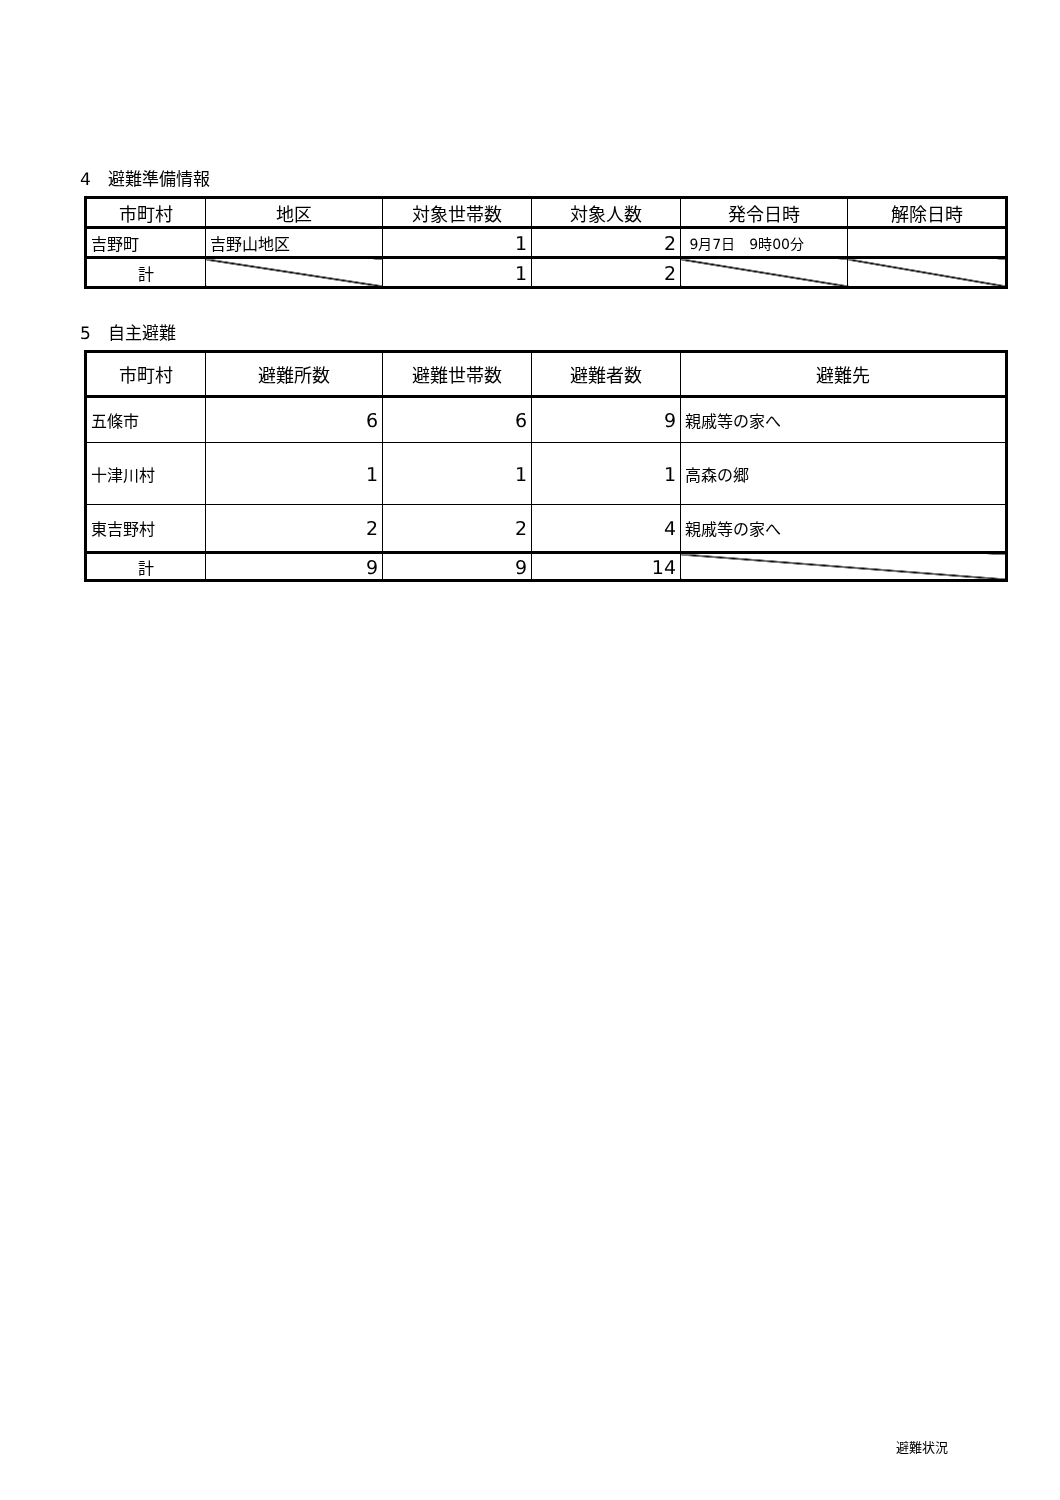4　避難準備情報
| 市町村 | 地区 | 対象世帯数 | 対象人数 | 発令日時 | 解除日時 |
| --- | --- | --- | --- | --- | --- |
| 吉野町 | 吉野山地区 | 1 | 2 | 9月7日 9時00分 | |
| 計 | | 1 | 2 | | |
5　自主避難
| 市町村 | 避難所数 | 避難世帯数 | 避難者数 | 避難先 |
| --- | --- | --- | --- | --- |
| 五條市 | 6 | 6 | 9 | 親戚等の家へ |
| 十津川村 | 1 | 1 | 1 | 高森の郷 |
| 東吉野村 | 2 | 2 | 4 | 親戚等の家へ |
| 計 | 9 | 9 | 14 | |
避難状況